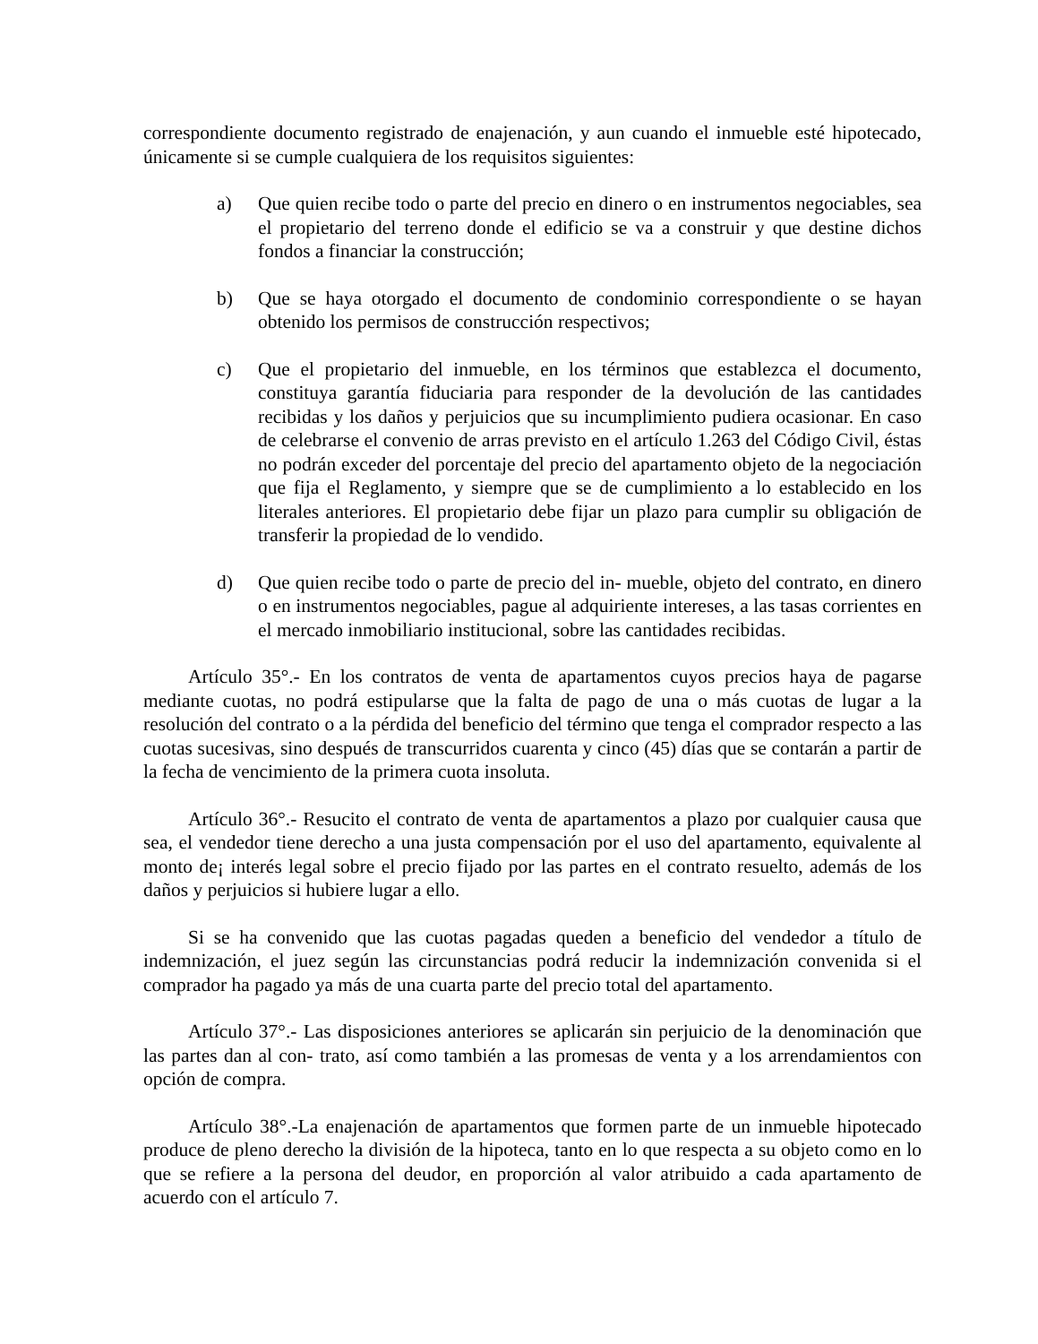correspondiente documento registrado de enajenación, y aun cuando el inmueble esté hipotecado, únicamente si se cumple cualquiera de los requisitos siguientes:
a) Que quien recibe todo o parte del precio en dinero o en instrumentos negociables, sea el propietario del terreno donde el edificio se va a construir y que destine dichos fondos a financiar la construcción;
b) Que se haya otorgado el documento de condominio correspondiente o se hayan obtenido los permisos de construcción respectivos;
c) Que el propietario del inmueble, en los términos que establezca el documento, constituya garantía fiduciaria para responder de la devolución de las cantidades recibidas y los daños y perjuicios que su incumplimiento pudiera ocasionar. En caso de celebrarse el convenio de arras previsto en el artículo 1.263 del Código Civil, éstas no podrán exceder del porcentaje del precio del apartamento objeto de la negociación que fija el Reglamento, y siempre que se de cumplimiento a lo establecido en los literales anteriores. El propietario debe fijar un plazo para cumplir su obligación de transferir la propiedad de lo vendido.
d) Que quien recibe todo o parte de precio del in- mueble, objeto del contrato, en dinero o en instrumentos negociables, pague al adquiriente intereses, a las tasas corrientes en el mercado inmobiliario institucional, sobre las cantidades recibidas.
Artículo 35°.- En los contratos de venta de apartamentos cuyos precios haya de pagarse mediante cuotas, no podrá estipularse que la falta de pago de una o más cuotas de lugar a la resolución del contrato o a la pérdida del beneficio del término que tenga el comprador respecto a las cuotas sucesivas, sino después de transcurridos cuarenta y cinco (45) días que se contarán a partir de la fecha de vencimiento de la primera cuota insoluta.
Artículo 36°.- Resucito el contrato de venta de apartamentos a plazo por cualquier causa que sea, el vendedor tiene derecho a una justa compensación por el uso del apartamento, equivalente al monto de¡ interés legal sobre el precio fijado por las partes en el contrato resuelto, además de los daños y perjuicios si hubiere lugar a ello.
Si se ha convenido que las cuotas pagadas queden a beneficio del vendedor a título de indemnización, el juez según las circunstancias podrá reducir la indemnización convenida si el comprador ha pagado ya más de una cuarta parte del precio total del apartamento.
Artículo 37°.- Las disposiciones anteriores se aplicarán sin perjuicio de la denominación que las partes dan al con- trato, así como también a las promesas de venta y a los arrendamientos con opción de compra.
Artículo 38°.-La enajenación de apartamentos que formen parte de un inmueble hipotecado produce de pleno derecho la división de la hipoteca, tanto en lo que respecta a su objeto como en lo que se refiere a la persona del deudor, en proporción al valor atribuido a cada apartamento de acuerdo con el artículo 7.